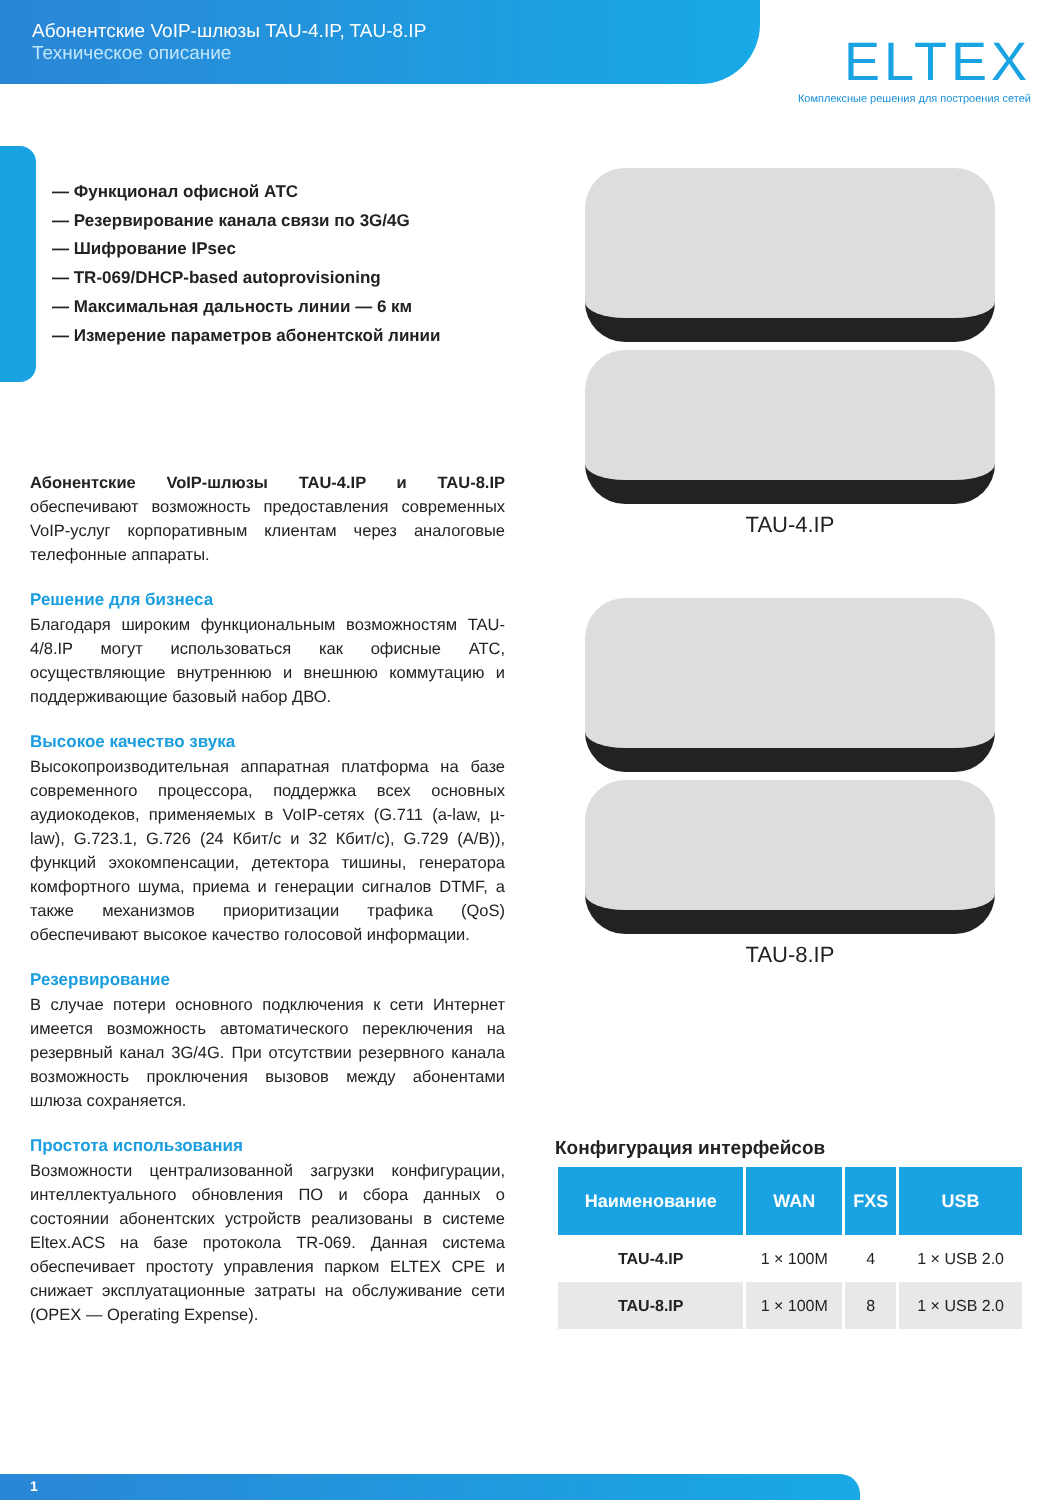Абонентские VoIP-шлюзы TAU-4.IP, TAU-8.IP
Техническое описание
ELTEX
Комплексные решения для построения сетей
— Функционал офисной АТС
— Резервирование канала связи по 3G/4G
— Шифрование IPsec
— TR-069/DHCP-based autoprovisioning
— Максимальная дальность линии — 6 км
— Измерение параметров абонентской линии
Абонентские VoIP-шлюзы TAU-4.IP и TAU-8.IP обеспечивают возможность предоставления современных VoIP-услуг корпоративным клиентам через аналоговые телефонные аппараты.
Решение для бизнеса
Благодаря широким функциональным возможностям TAU-4/8.IP могут использоваться как офисные АТС, осуществляющие внутреннюю и внешнюю коммутацию и поддерживающие базовый набор ДВО.
Высокое качество звука
Высокопроизводительная аппаратная платформа на базе современного процессора, поддержка всех основных аудиокодеков, применяемых в VoIP-сетях (G.711 (a-law, µ-law), G.723.1, G.726 (24 Кбит/с и 32 Кбит/с), G.729 (A/B)), функций эхокомпенсации, детектора тишины, генератора комфортного шума, приема и генерации сигналов DTMF, а также механизмов приоритизации трафика (QoS) обеспечивают высокое качество голосовой информации.
Резервирование
В случае потери основного подключения к сети Интернет имеется возможность автоматического переключения на резервный канал 3G/4G. При отсутствии резервного канала возможность проключения вызовов между абонентами шлюза сохраняется.
Простота использования
Возможности централизованной загрузки конфигурации, интеллектуального обновления ПО и сбора данных о состоянии абонентских устройств реализованы в системе Eltex.ACS на базе протокола TR-069. Данная система обеспечивает простоту управления парком ELTEX CPE и снижает эксплуатационные затраты на обслуживание сети (OPEX — Operating Expense).
TAU-4.IP
TAU-8.IP
Конфигурация интерфейсов
| Наименование | WAN | FXS | USB |
| --- | --- | --- | --- |
| TAU-4.IP | 1 × 100M | 4 | 1 × USB 2.0 |
| TAU-8.IP | 1 × 100M | 8 | 1 × USB 2.0 |
1